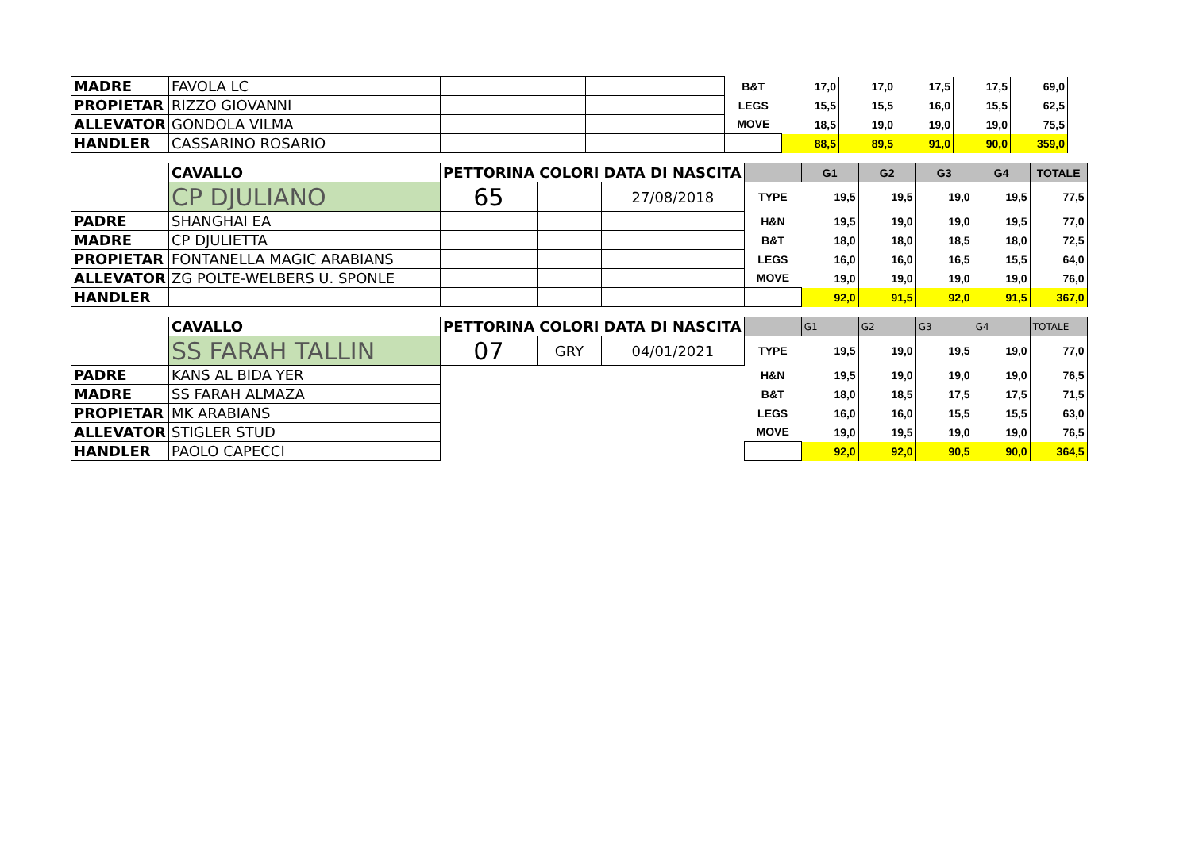| MADRE | FAVOLA LC | | | | B&T | 17,0 | 17,0 | 17,5 | 17,5 | 69,0 |
| PROPIETAR | RIZZO GIOVANNI | | | | LEGS | 15,5 | 15,5 | 16,0 | 15,5 | 62,5 |
| ALLEVATOR | GONDOLA VILMA | | | | MOVE | 18,5 | 19,0 | 19,0 | 19,0 | 75,5 |
| HANDLER | CASSARINO ROSARIO | | | | | 88,5 | 89,5 | 91,0 | 90,0 | 359,0 |
| | CAVALLO | PETTORINA | COLORI | DATA DI NASCITA | | G1 | G2 | G3 | G4 | TOTALE |
| | CP DJULIANO | 65 | | 27/08/2018 | TYPE | 19,5 | 19,5 | 19,0 | 19,5 | 77,5 |
| PADRE | SHANGHAI EA | | | | H&N | 19,5 | 19,0 | 19,0 | 19,5 | 77,0 |
| MADRE | CP DJULIETTA | | | | B&T | 18,0 | 18,0 | 18,5 | 18,0 | 72,5 |
| PROPIETAR | FONTANELLA MAGIC ARABIANS | | | | LEGS | 16,0 | 16,0 | 16,5 | 15,5 | 64,0 |
| ALLEVATOR | ZG POLTE-WELBERS U. SPONLE | | | | MOVE | 19,0 | 19,0 | 19,0 | 19,0 | 76,0 |
| HANDLER | | | | | | 92,0 | 91,5 | 92,0 | 91,5 | 367,0 |
| | CAVALLO | PETTORINA | COLORI | DATA DI NASCITA | | G1 | G2 | G3 | G4 | TOTALE |
| | SS FARAH TALLIN | 07 | GRY | 04/01/2021 | TYPE | 19,5 | 19,0 | 19,5 | 19,0 | 77,0 |
| PADRE | KANS AL BIDA YER | | | | H&N | 19,5 | 19,0 | 19,0 | 19,0 | 76,5 |
| MADRE | SS FARAH ALMAZA | | | | B&T | 18,0 | 18,5 | 17,5 | 17,5 | 71,5 |
| PROPIETAR | MK ARABIANS | | | | LEGS | 16,0 | 16,0 | 15,5 | 15,5 | 63,0 |
| ALLEVATOR | STIGLER STUD | | | | MOVE | 19,0 | 19,5 | 19,0 | 19,0 | 76,5 |
| HANDLER | PAOLO CAPECCI | | | | | 92,0 | 92,0 | 90,5 | 90,0 | 364,5 |